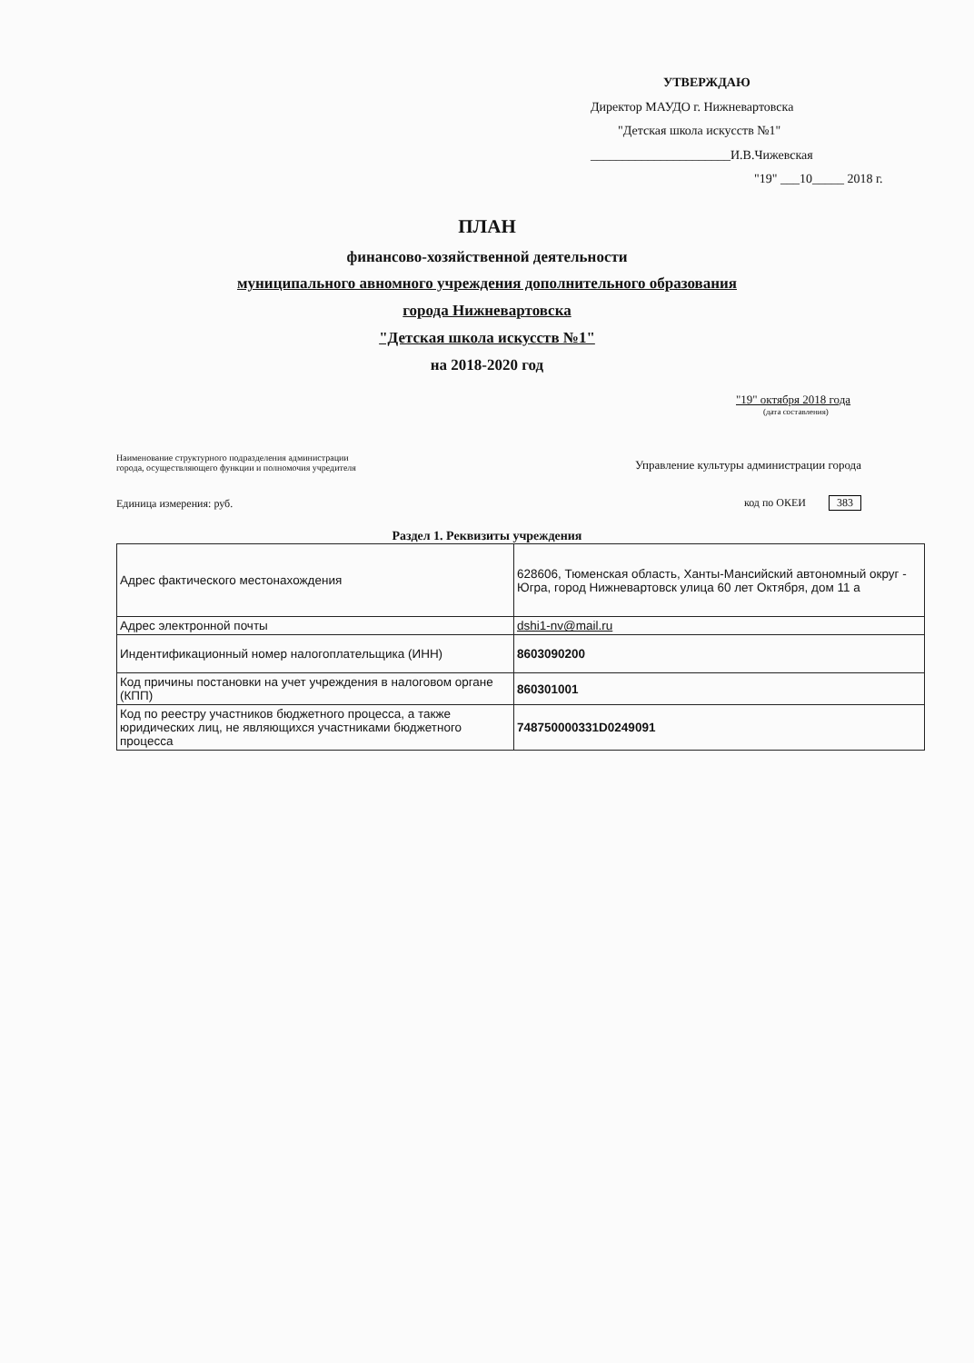УТВЕРЖДАЮ
Директор МАУДО г. Нижневартовска
"Детская школа искусств №1"
______________________И.В.Чижевская
"19" ___10_____ 2018 г.
ПЛАН
финансово-хозяйственной деятельности
муниципального авномного учреждения дополнительного образования
города Нижневартовска
"Детская школа искусств №1"
на 2018-2020 год
"19" октября 2018 года
(дата составления)
Наименование структурного подразделения администрации
города, осуществляющего функции и полномочия учредителя
Управление культуры администрации города
Единица измерения: руб.
код по ОКЕИ 383
Раздел 1. Реквизиты учреждения
| Адрес фактического местонахождения | 628606, Тюменская область, Ханты-Мансийский автономный округ - Югра, город Нижневартовск улица 60 лет Октября, дом 11 а |
| Адрес электронной почты | dshi1-nv@mail.ru |
| Индентификационный номер налогоплательщика (ИНН) | 8603090200 |
| Код причины постановки на учет учреждения в налоговом органе (КПП) | 860301001 |
| Код по реестру участников бюджетного процесса, а также юридических лиц, не являющихся участниками бюджетного процесса | 748750000331D0249091 |